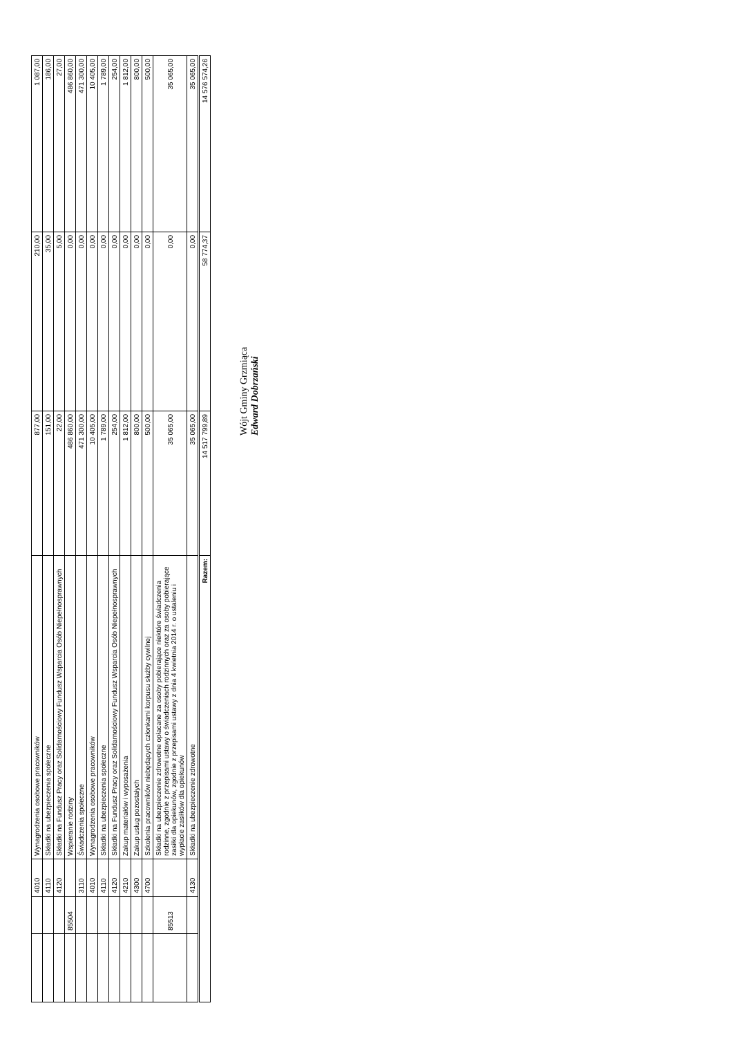| | | 4010 | Wynagrodzenia osobowe pracowników | 877,00 | 210,00 | 1 087,00 |
| | | 4110 | Składki na ubezpieczenia społeczne | 151,00 | 35,00 | 186,00 |
| | | 4120 | Składki na Fundusz Pracy oraz Solidarnościowy Fundusz Wsparcia Osób Niepełnosprawnych | 22,00 | 5,00 | 27,00 |
| | 85504 | | Wspieranie rodziny | 486 860,00 | 0,00 | 486 860,00 |
| | | 3110 | Świadczenia społeczne | 471 300,00 | 0,00 | 471 300,00 |
| | | 4010 | Wynagrodzenia osobowe pracowników | 10 405,00 | 0,00 | 10 405,00 |
| | | 4110 | Składki na ubezpieczenia społeczne | 1 789,00 | 0,00 | 1 789,00 |
| | | 4120 | Składki na Fundusz Pracy oraz Solidarnościowy Fundusz Wsparcia Osób Niepełnosprawnych | 254,00 | 0,00 | 254,00 |
| | | 4210 | Zakup materiałów i wyposażenia | 1 812,00 | 0,00 | 1 812,00 |
| | | 4300 | Zakup usług pozostałych | 800,00 | 0,00 | 800,00 |
| | | 4700 | Szkolenia pracowników niebędących członkami korpusu służby cywilnej | 500,00 | 0,00 | 500,00 |
| | 85513 | | Składki na ubezpieczenie zdrowotne opłacane za osoby pobierające niektóre świadczenia rodzinne, zgodnie z przepisami ustawy o świadczeniach rodzinnych oraz za osoby pobierające zasiłki dla opiekunów, zgodnie z przepisami ustawy z dnia 4 kwietnia 2014 r. o ustaleniu i wypłacie zasiłków dla opiekunów | 35 065,00 | 0,00 | 35 065,00 |
| | | 4130 | Składki na ubezpieczenie zdrowotne | 35 065,00 | 0,00 | 35 065,00 |
| Razem: | | | | 14 517 799,89 | 58 774,37 | 14 576 574,26 |
Wójt Gminy Grzmiąca
Edward Dobrzański